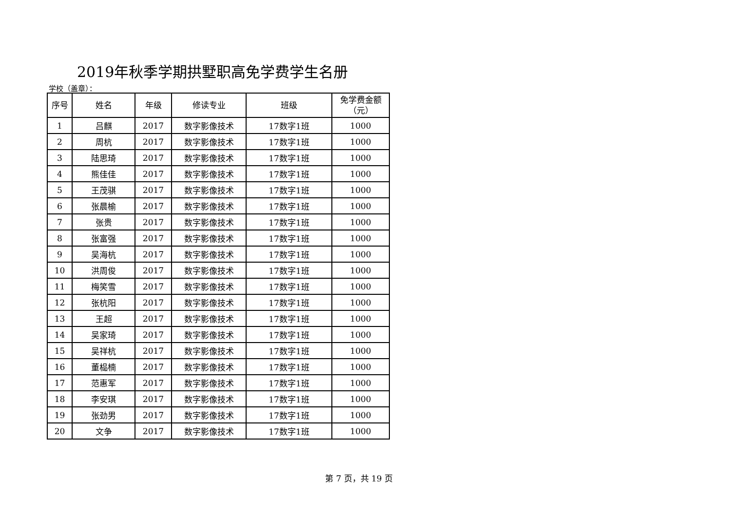2019年秋季学期拱墅职高免学费学生名册
学校（盖章）：
| 序号 | 姓名 | 年级 | 修读专业 | 班级 | 免学费金额 （元） |
| --- | --- | --- | --- | --- | --- |
| 1 | 吕麒 | 2017 | 数字影像技术 | 17数字1班 | 1000 |
| 2 | 周杭 | 2017 | 数字影像技术 | 17数字1班 | 1000 |
| 3 | 陆思琦 | 2017 | 数字影像技术 | 17数字1班 | 1000 |
| 4 | 熊佳佳 | 2017 | 数字影像技术 | 17数字1班 | 1000 |
| 5 | 王茂骐 | 2017 | 数字影像技术 | 17数字1班 | 1000 |
| 6 | 张晨榆 | 2017 | 数字影像技术 | 17数字1班 | 1000 |
| 7 | 张贵 | 2017 | 数字影像技术 | 17数字1班 | 1000 |
| 8 | 张富强 | 2017 | 数字影像技术 | 17数字1班 | 1000 |
| 9 | 吴海杭 | 2017 | 数字影像技术 | 17数字1班 | 1000 |
| 10 | 洪周俊 | 2017 | 数字影像技术 | 17数字1班 | 1000 |
| 11 | 梅笑雪 | 2017 | 数字影像技术 | 17数字1班 | 1000 |
| 12 | 张杭阳 | 2017 | 数字影像技术 | 17数字1班 | 1000 |
| 13 | 王超 | 2017 | 数字影像技术 | 17数字1班 | 1000 |
| 14 | 吴家琦 | 2017 | 数字影像技术 | 17数字1班 | 1000 |
| 15 | 吴祥杭 | 2017 | 数字影像技术 | 17数字1班 | 1000 |
| 16 | 董榀楠 | 2017 | 数字影像技术 | 17数字1班 | 1000 |
| 17 | 范惠军 | 2017 | 数字影像技术 | 17数字1班 | 1000 |
| 18 | 李安琪 | 2017 | 数字影像技术 | 17数字1班 | 1000 |
| 19 | 张劲男 | 2017 | 数字影像技术 | 17数字1班 | 1000 |
| 20 | 文争 | 2017 | 数字影像技术 | 17数字1班 | 1000 |
第 7 页，共 19 页